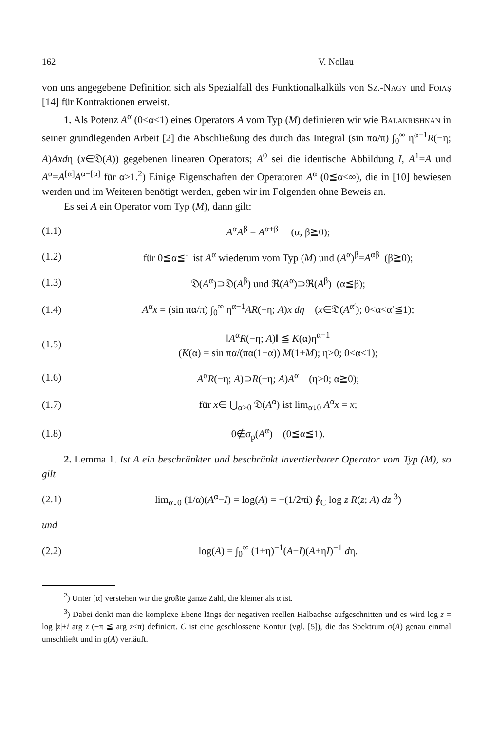162 V. Nollau
von uns angegebene Definition sich als Spezialfall des Funktionalkalküls von Sz.-Nagy und Foiaş [14] für Kontraktionen erweist.
1. Als Potenz A<sup>α</sup> (0<α<1) eines Operators A vom Typ (M) definieren wir wie Balakrishnan in seiner grundlegenden Arbeit [2] die Abschließung des durch das Integral (sin πα/π) ∫<sub>0</sub><sup>∞</sup> η<sup>α−1</sup>R(−η; A)Axdη (x∈𝔇(A)) gegebenen linearen Operators; A<sup>0</sup> sei die identische Abbildung I, A<sup>1</sup>=A und A<sup>α</sup>=A<sup>[α]</sup>A<sup>α−[α]</sup> für α>1.<sup>2</sup>) Einige Eigenschaften der Operatoren A<sup>α</sup> (0≦α<∞), die in [10] bewiesen werden und im Weiteren benötigt werden, geben wir im Folgenden ohne Beweis an.
Es sei A ein Operator vom Typ (M), dann gilt:
(1.1) A<sup>α</sup>A<sup>β</sup> = A<sup>α+β</sup> (α, β≧0);
(1.2) für 0≦α≦1 ist A<sup>α</sup> wiederum vom Typ (M) und (A<sup>α</sup>)<sup>β</sup>=A<sup>αβ</sup> (β≧0);
(1.3) 𝔇(A<sup>α</sup>)⊃𝔇(A<sup>β</sup>) und ℜ(A<sup>α</sup>)⊃ℜ(A<sup>β</sup>) (α≦β);
(1.4) A<sup>α</sup>x = (sin πα/π) ∫<sub>0</sub><sup>∞</sup> η<sup>α−1</sup>AR(−η; A)x dη (x∈𝔇(A<sup>α′</sup>); 0<α<α′≦1);
(1.5) ‖A<sup>α</sup>R(−η; A)‖ ≦ K(α)η<sup>α−1</sup>
(K(α) = sin πα/(πα(1−α)) M(1+M); η>0; 0<α<1);
(1.6) A<sup>α</sup>R(−η; A)⊃R(−η; A)A<sup>α</sup> (η>0; α≧0);
(1.7) für x∈ ⋃<sub>α>0</sub> 𝔇(A<sup>α</sup>) ist lim<sub>α↓0</sub> A<sup>α</sup>x = x;
(1.8) 0∉σ<sub>p</sub>(A<sup>α</sup>) (0≦α≦1).
2. Lemma 1. Ist A ein beschränkter und beschränkt invertierbarer Operator vom Typ (M), so gilt
(2.1) lim<sub>α↓0</sub> (1/α)(A<sup>α</sup>−I) = log(A) = −(1/2πi) ∮<sub>C</sub> log z R(z; A) dz <sup>3</sup>)
und
(2.2) log(A) = ∫<sub>0</sub><sup>∞</sup> (1+η)<sup>−1</sup>(A−I)(A+ηI)<sup>−1</sup> dη.
<sup>2</sup>) Unter [α] verstehen wir die größte ganze Zahl, die kleiner als α ist.
<sup>3</sup>) Dabei denkt man die komplexe Ebene längs der negativen reellen Halbachse aufgeschnitten und es wird log z = log |z|+i arg z (−π ≦ arg z<π) definiert. C ist eine geschlossene Kontur (vgl. [5]), die das Spektrum σ(A) genau einmal umschließt und in ϱ(A) verläuft.